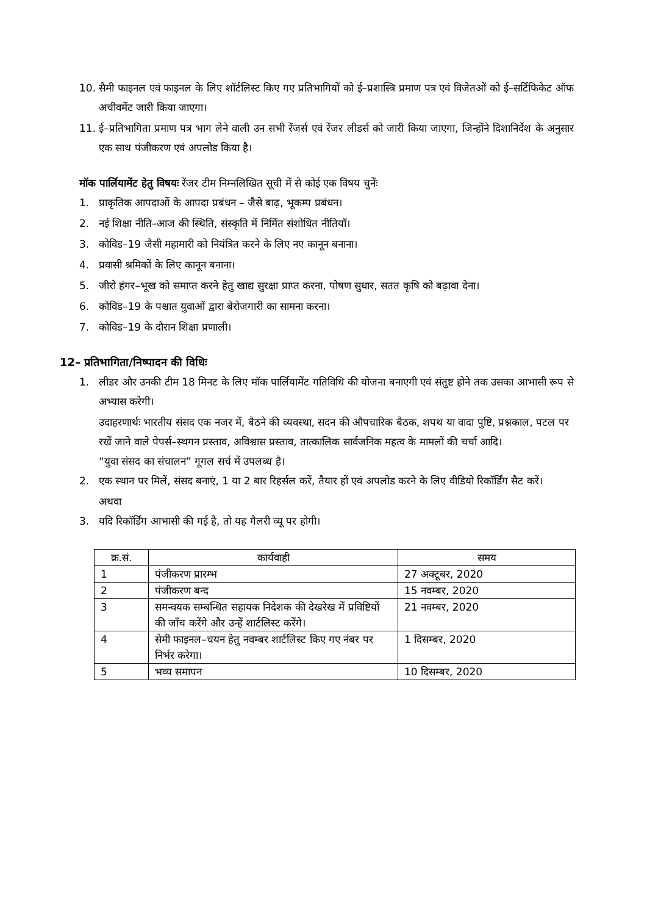10. सैमी फाइनल एवं फाइनल के लिए शॉर्टलिस्ट किए गए प्रतिभागियों को ई–प्रशास्त्रि प्रमाण पत्र एवं विजेतओं को ई–सर्टिफिकेट ऑफ अचीवमेंट जारी किया जाएगा।
11. ई–प्रतिभागिता प्रमाण पत्र भाग लेने वाली उन सभी रेंजर्स एवं रेंजर लीडर्स को जारी किया जाएगा, जिन्होंने दिशानिर्देश के अनुसार एक साथ पंजीकरण एवं अपलोड किया है।
मॉक पार्लियामेंट हेतु विषयः रेंजर टीम निम्नलिखित सूची में से कोई एक विषय चुनेंः
1. प्राकृतिक आपदाओं के आपदा प्रबंधन – जैसे बाढ़, भूकम्प प्रबंधन।
2. नई शिक्षा नीति–आज की स्थिति, संस्कृति में निर्मित संशोधित नीतियाँ।
3. कोविड–19 जैसी महामारी को नियंत्रित करने के लिए नए कानून बनाना।
4. प्रवासी श्रमिकों के लिए कानून बनाना।
5. जीरो हंगर–भूख को समाप्त करने हेतु खाद्य सुरक्षा प्राप्त करना, पोषण सुधार, सतत कृषि को बढ़ावा देना।
6. कोविड–19 के पश्चात युवाओं द्वारा बेरोजगारी का सामना करना।
7. कोविड–19 के दौरान शिक्षा प्रणाली।
12– प्रतिभागिता/निष्पादन की विधिः
1. लीडर और उनकी टीम 18 मिनट के लिए मॉक पार्लियामेंट गतिविधि की योजना बनाएगी एवं संतुष्ट होने तक उसका आभासी रूप से अभ्यास करेगी।
उदाहरणार्थः भारतीय संसद एक नजर में, बैठने की व्यवस्था, सदन की औपचारिक बैठक, शपथ या वादा पुष्टि, प्रश्नकाल, पटल पर रखें जाने वाले पेपर्स–स्थगन प्रस्ताव, अविश्वास प्रस्ताव, तात्कालिक सार्वजनिक महत्व के मामलों की चर्चा आदि।
“युवा संसद का संचालन” गूगल सर्च में उपलब्ध है।
2. एक स्थान पर मिलें, संसद बनाएं, 1 या 2 बार रिहर्सल करें, तैयार हों एवं अपलोड करने के लिए वीडियो रिकॉर्डिंग सैट करें।
अथवा
3. यदि रिकॉर्डिंग आभासी की गई है, तो यह गैलरी व्यू पर होगी।
| क्र.सं. | कार्यवाही | समय |
| --- | --- | --- |
| 1 | पंजीकरण प्रारम्भ | 27 अक्टूबर, 2020 |
| 2 | पंजीकरण बन्द | 15 नवम्बर, 2020 |
| 3 | समन्वयक सम्बन्धित सहायक निदेशक की देखरेख में प्रविष्टियों की जाँच करेंगे और उन्हें शार्टलिस्ट करेंगे। | 21 नवम्बर, 2020 |
| 4 | सेमी फाइनल–चयन हेतु नवम्बर शार्टलिस्ट किए गए नंबर पर निर्भर करेगा। | 1 दिसम्बर, 2020 |
| 5 | भव्य समापन | 10 दिसम्बर, 2020 |